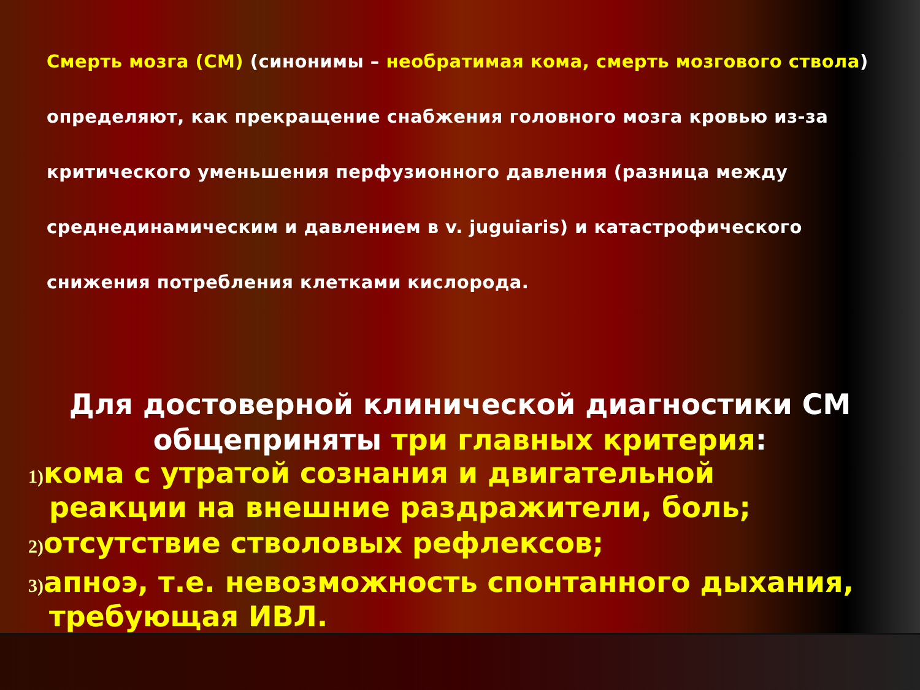Смерть мозга (СМ) (синонимы – необратимая кома, смерть мозгового ствола) определяют, как прекращение снабжения головного мозга кровью из-за критического уменьшения перфузионного давления (разница между среднединамическим и давлением в v. juguiaris) и катастрофического снижения потребления клетками кислорода.
Для достоверной клинической диагностики СМ общеприняты три главных критерия:
1) кома с утратой сознания и двигательной реакции на внешние раздражители, боль;
2) отсутствие стволовых рефлексов;
3) апноэ, т.е. невозможность спонтанного дыхания, требующая ИВЛ.